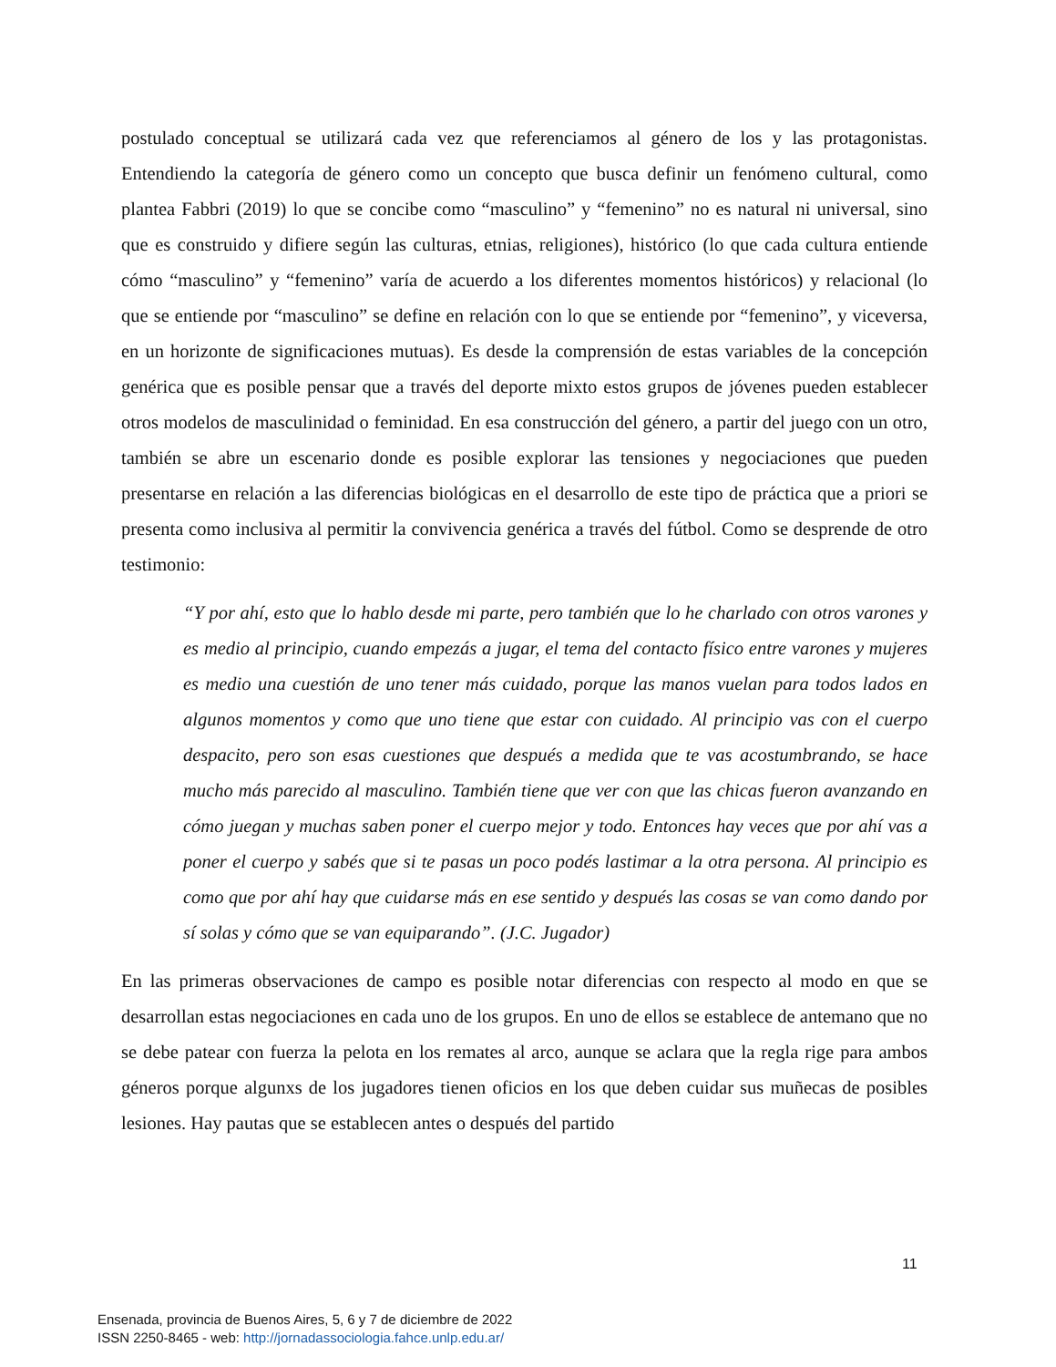postulado conceptual se utilizará cada vez que referenciamos al género de los y las protagonistas. Entendiendo la categoría de género como un concepto que busca definir un fenómeno cultural, como plantea Fabbri (2019) lo que se concibe como “masculino” y “femenino” no es natural ni universal, sino que es construido y difiere según las culturas, etnias, religiones), histórico (lo que cada cultura entiende cómo “masculino” y “femenino” varía de acuerdo a los diferentes momentos históricos) y relacional (lo que se entiende por “masculino” se define en relación con lo que se entiende por “femenino”, y viceversa, en un horizonte de significaciones mutuas). Es desde la comprensión de estas variables de la concepción genérica que es posible pensar que a través del deporte mixto estos grupos de jóvenes pueden establecer otros modelos de masculinidad o feminidad. En esa construcción del género, a partir del juego con un otro, también se abre un escenario donde es posible explorar las tensiones y negociaciones que pueden presentarse en relación a las diferencias biológicas en el desarrollo de este tipo de práctica que a priori se presenta como inclusiva al permitir la convivencia genérica a través del fútbol. Como se desprende de otro testimonio:
“Y por ahí, esto que lo hablo desde mi parte, pero también que lo he charlado con otros varones y es medio al principio, cuando empezás a jugar, el tema del contacto físico entre varones y mujeres es medio una cuestión de uno tener más cuidado, porque las manos vuelan para todos lados en algunos momentos y como que uno tiene que estar con cuidado. Al principio vas con el cuerpo despacito, pero son esas cuestiones que después a medida que te vas acostumbrando, se hace mucho más parecido al masculino. También tiene que ver con que las chicas fueron avanzando en cómo juegan y muchas saben poner el cuerpo mejor y todo. Entonces hay veces que por ahí vas a poner el cuerpo y sabés que si te pasas un poco podés lastimar a la otra persona. Al principio es como que por ahí hay que cuidarse más en ese sentido y después las cosas se van como dando por sí solas y cómo que se van equiparando”. (J.C. Jugador)
En las primeras observaciones de campo es posible notar diferencias con respecto al modo en que se desarrollan estas negociaciones en cada uno de los grupos. En uno de ellos se establece de antemano que no se debe patear con fuerza la pelota en los remates al arco, aunque se aclara que la regla rige para ambos géneros porque algunxs de los jugadores tienen oficios en los que deben cuidar sus muñecas de posibles lesiones. Hay pautas que se establecen antes o después del partido
11
Ensenada, provincia de Buenos Aires, 5, 6 y 7 de diciembre de 2022
ISSN 2250-8465 - web: http://jornadassociologia.fahce.unlp.edu.ar/